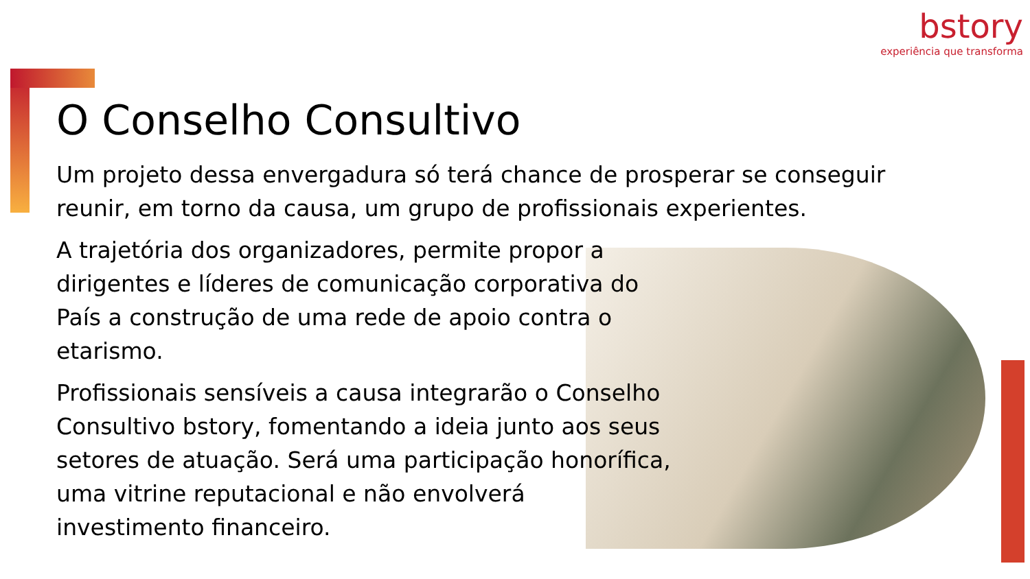bstory
experiência que transforma
O Conselho Consultivo
Um projeto dessa envergadura só terá chance de prosperar se conseguir reunir, em torno da causa, um grupo de profissionais experientes.
A trajetória dos organizadores, permite propor a dirigentes e líderes de comunicação corporativa do País a construção de uma rede de apoio contra o etarismo.
Profissionais sensíveis a causa integrarão o Conselho Consultivo bstory, fomentando a ideia junto aos seus setores de atuação. Será uma participação honorífica, uma vitrine reputacional e não envolverá investimento financeiro.